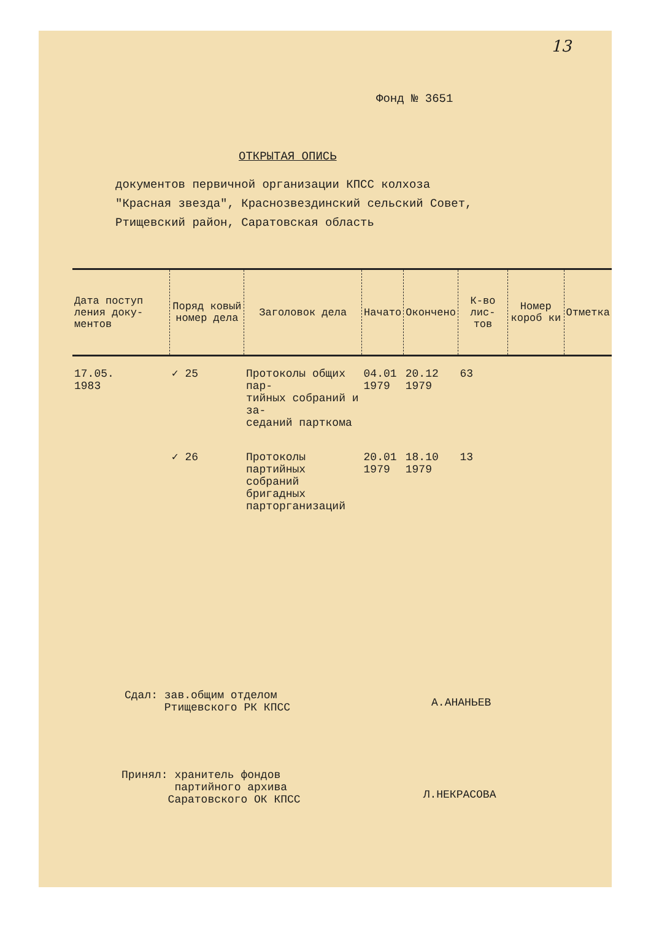13
Фонд № 3651
ОТКРЫТАЯ ОПИСЬ
документов первичной организации КПСС колхоза
"Красная звезда", Краснозвездинский сельский Совет,
Ртищевский район, Саратовская область
| Дата поступ ления доку- ментов | Поряд ковый номер дела | Заголовок дела | Начато | Окончено | К-во лис- тов | Номер короб ки | Отметка |
| --- | --- | --- | --- | --- | --- | --- | --- |
| 17.05. 1983 | ✓ 25 | Протоколы общих пар- тийных собраний и за- седаний парткома | 04.01 1979 | 20.12 1979 | 63 | | |
| | ✓ 26 | Протоколы партийных собраний бригадных парторганизаций | 20.01 1979 | 18.10 1979 | 13 | | |
Сдал: зав.общим отделом
Ртищевского РК КПСС
А.АНАНЬЕВ
Принял: хранитель фондов
партийного архива
Саратовского ОК КПСС
Л.НЕКРАСОВА